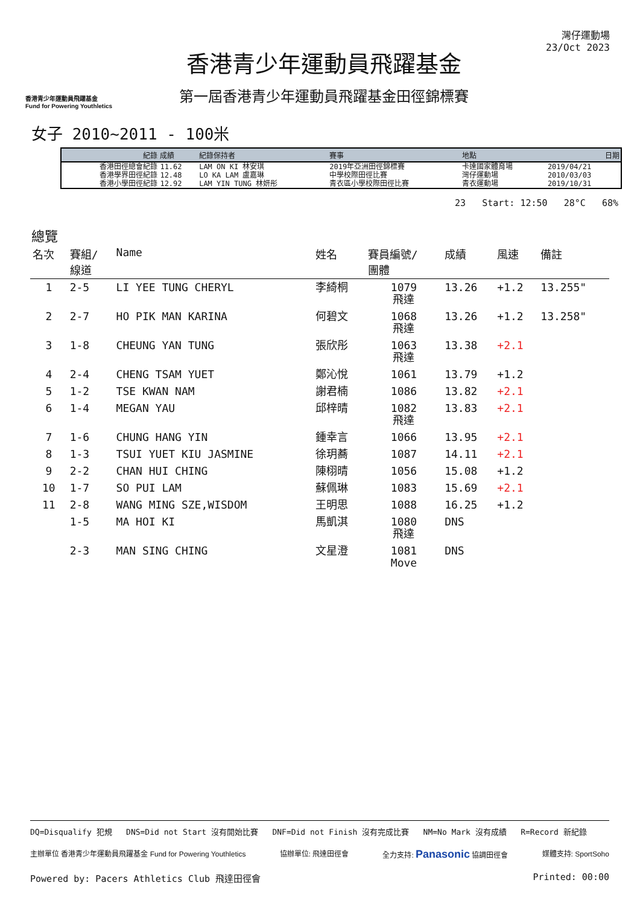香港青少年運動員飛躍基金
Fund for Powering Youthletics
香港青少年運動員飛躍基金
第一屆香港青少年運動員飛躍基金田徑錦標賽
灣仔運動場
23/Oct 2023
女子 2010~2011 - 100米
| 紀錄 | 成績 | 紀錄保持者 | 賽事 | 地點 | 日期 |
| --- | --- | --- | --- | --- | --- |
| 香港田徑總會紀錄 | 11.62 | LAM ON KI 林安琪 | 2019年亞洲田徑錦標賽 | 卡達國家體育場 | 2019/04/21 |
| 香港學界田徑紀錄 | 12.48 | LO KA LAM 盧嘉琳 | 中學校際田徑比賽 | 灣仔運動場 | 2010/03/03 |
| 香港小學田徑紀錄 | 12.92 | LAM YIN TUNG 林妍彤 | 青衣區小學校際田徑比賽 | 青衣運動場 | 2019/10/31 |
23 Start: 12:50 28°C 68%
總覽
| 名次 | 賽組/ 線道 | Name | 姓名 | 賽員編號/ 團體 | 成績 | 風速 | 備註 |
| --- | --- | --- | --- | --- | --- | --- | --- |
| 1 | 2-5 | LI YEE TUNG CHERYL | 李綺桐 | 1079 飛達 | 13.26 | +1.2 | 13.255" |
| 2 | 2-7 | HO PIK MAN KARINA | 何碧文 | 1068 飛達 | 13.26 | +1.2 | 13.258" |
| 3 | 1-8 | CHEUNG YAN TUNG | 張欣彤 | 1063 飛達 | 13.38 | +2.1 | |
| 4 | 2-4 | CHENG TSAM YUET | 鄭沁悅 | 1061 | 13.79 | +1.2 | |
| 5 | 1-2 | TSE KWAN NAM | 謝君楠 | 1086 | 13.82 | +2.1 | |
| 6 | 1-4 | MEGAN YAU | 邱梓晴 | 1082 飛達 | 13.83 | +2.1 | |
| 7 | 1-6 | CHUNG HANG YIN | 鍾幸言 | 1066 | 13.95 | +2.1 | |
| 8 | 1-3 | TSUI YUET KIU JASMINE | 徐玥蕎 | 1087 | 14.11 | +2.1 | |
| 9 | 2-2 | CHAN HUI CHING | 陳栩晴 | 1056 | 15.08 | +1.2 | |
| 10 | 1-7 | SO PUI LAM | 蘇佩琳 | 1083 | 15.69 | +2.1 | |
| 11 | 2-8 | WANG MING SZE,WISDOM | 王明思 | 1088 | 16.25 | +1.2 | |
| | 1-5 | MA HOI KI | 馬凱淇 | 1080 飛達 | DNS | | |
| | 2-3 | MAN SING CHING | 文星澄 | 1081 Move | DNS | | |
DQ=Disqualify 犯規 DNS=Did not Start 沒有開始比賽 DNF=Did not Finish 沒有完成比賽 NM=No Mark 沒有成績 R=Record 新紀錄
主辦單位 香港青少年運動員飛躍基金 Fund for Powering Youthletics 協辦單位: 飛達田徑會 全力支持: Panasonic 協調田徑會 媒體支持: SportSoho
Powered by: Pacers Athletics Club 飛達田徑會 Printed: 00:00